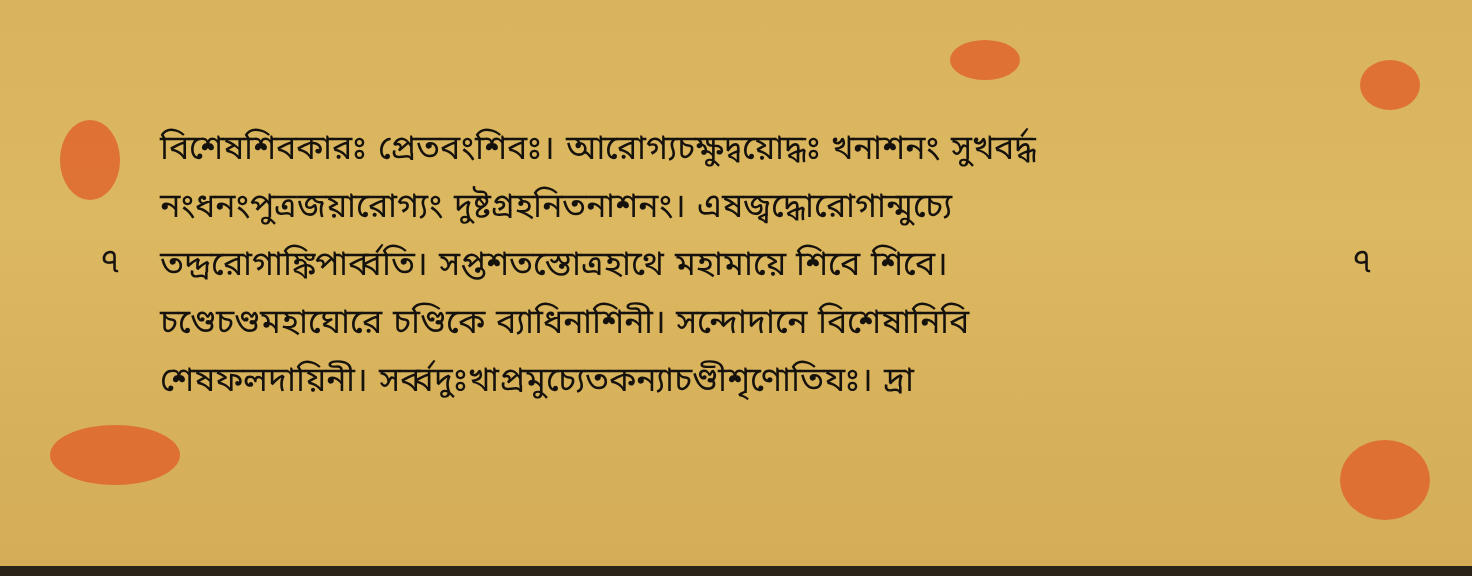৭
বিশেষশিবকারঃ প্রেতবংশিবঃ। আরোগ্যচক্ষুদ্বয়োদ্ধঃ খনাশনং সুখবর্দ্ধ
নংধনংপুত্রজয়ারোগ্যং দুষ্টগ্রহনিতনাশনং। এষজ্বদ্ধোরোগান্মুচ্যে
তদ্দ্ররোগাঙ্কিপার্ব্বতি। সপ্তশতস্তোত্রহাথে মহামায়ে শিবে শিবে।
চণ্ডেচণ্ডমহাঘোরে চণ্ডিকে ব্যাধিনাশিনী। সন্দোদানে বিশেষানিবি
শেষফলদায়িনী। সর্ব্বদুঃখাপ্রমুচ্যেতকন্যাচণ্ডীশৃণোতিযঃ। দ্রা
৭